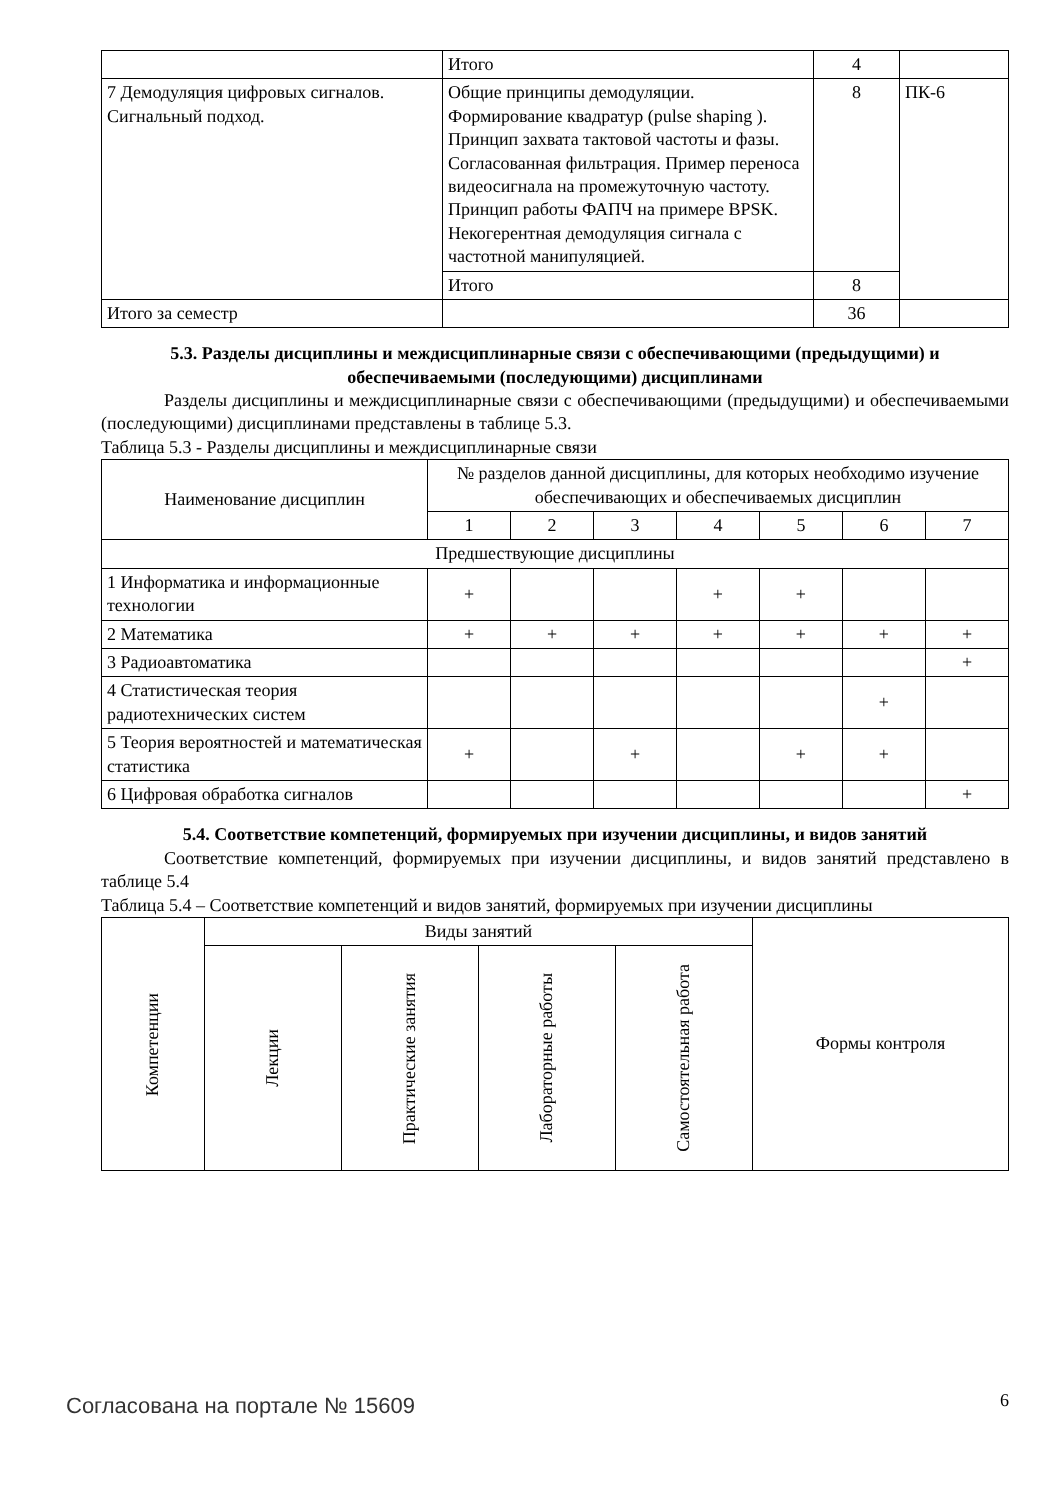| | Итого | 4 | |
| 7 Демодуляция цифровых сигналов. Сигнальный подход. | Общие принципы демодуляции. Формирование квадратур (pulse shaping ). Принцип захвата тактовой частоты и фазы. Согласованная фильтрация. Пример переноса видеосигнала на промежуточную частоту. Принцип работы ФАПЧ на примере BPSK. Некогерентная демодуляция сигнала с частотной манипуляцией. | 8 | ПК-6 |
| | Итого | 8 | |
| Итого за семестр | | 36 | |
5.3. Разделы дисциплины и междисциплинарные связи с обеспечивающими (предыдущими) и обеспечиваемыми (последующими) дисциплинами
Разделы дисциплины и междисциплинарные связи с обеспечивающими (предыдущими) и обеспечиваемыми (последующими) дисциплинами представлены в таблице 5.3.
Таблица 5.3 - Разделы дисциплины и междисциплинарные связи
| Наименование дисциплин | № разделов данной дисциплины, для которых необходимо изучение обеспечивающих и обеспечиваемых дисциплин | | | | | | |
| --- | --- | --- | --- | --- | --- | --- | --- |
| | 1 | 2 | 3 | 4 | 5 | 6 | 7 |
| Предшествующие дисциплины | | | | | | | |
| 1 Информатика и информационные технологии | + | | | + | + | | |
| 2 Математика | + | + | + | + | + | + | + |
| 3 Радиоавтоматика | | | | | | | + |
| 4 Статистическая теория радиотехнических систем | | | | | | + | |
| 5 Теория вероятностей и математическая статистика | + | | + | | + | + | |
| 6 Цифровая обработка сигналов | | | | | | | + |
5.4. Соответствие компетенций, формируемых при изучении дисциплины, и видов занятий
Соответствие компетенций, формируемых при изучении дисциплины, и видов занятий представлено в таблице 5.4
Таблица 5.4 – Соответствие компетенций и видов занятий, формируемых при изучении дисциплины
| Компетенции | Виды занятий | | | | Формы контроля |
| --- | --- | --- | --- | --- | --- |
| | Лекции | Практические занятия | Лабораторные работы | Самостоятельная работа | |
Согласована на портале № 15609 6